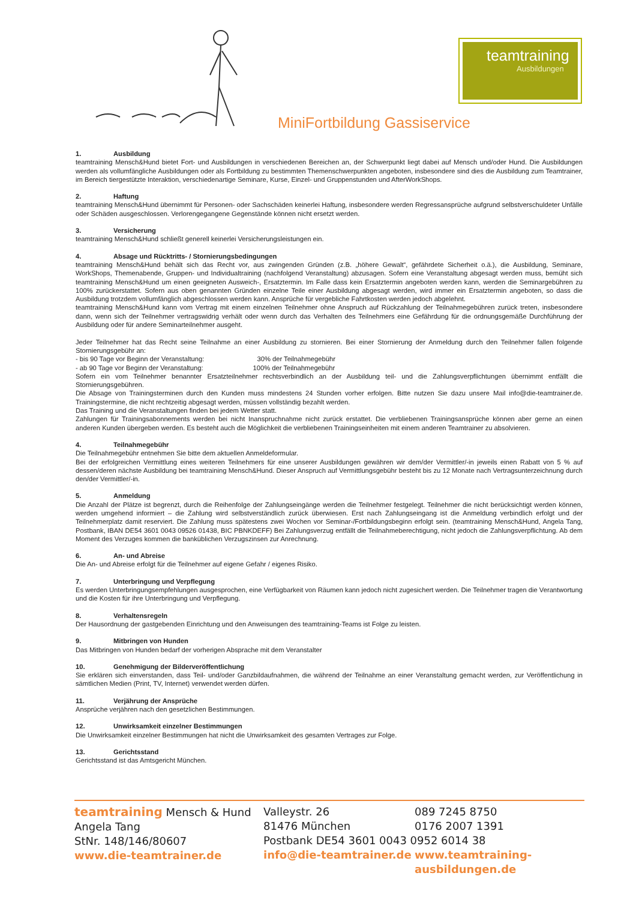teamtraining
Ausbildungen
MiniFortbildung Gassiservice
1. Ausbildung
teamtraining Mensch&Hund bietet Fort- und Ausbildungen in verschiedenen Bereichen an, der Schwerpunkt liegt dabei auf Mensch und/oder Hund. Die Ausbildungen werden als vollumfängliche Ausbildungen oder als Fortbildung zu bestimmten Themenschwerpunkten angeboten, insbesondere sind dies die Ausbildung zum Teamtrainer, im Bereich tiergestützte Interaktion, verschiedenartige Seminare, Kurse, Einzel- und Gruppenstunden und AfterWorkShops.
2. Haftung
teamtraining Mensch&Hund übernimmt für Personen- oder Sachschäden keinerlei Haftung, insbesondere werden Regressansprüche aufgrund selbstverschuldeter Unfälle oder Schäden ausgeschlossen. Verlorengegangene Gegenstände können nicht ersetzt werden.
3. Versicherung
teamtraining Mensch&Hund schließt generell keinerlei Versicherungsleistungen ein.
4. Absage und Rücktritts- / Stornierungsbedingungen
teamtraining Mensch&Hund behält sich das Recht vor, aus zwingenden Gründen (z.B. „höhere Gewalt“, gefährdete Sicherheit o.ä.), die Ausbildung, Seminare, WorkShops, Themenabende, Gruppen- und Individualtraining (nachfolgend Veranstaltung) abzusagen. Sofern eine Veranstaltung abgesagt werden muss, bemüht sich teamtraining Mensch&Hund um einen geeigneten Ausweich-, Ersatztermin. Im Falle dass kein Ersatztermin angeboten werden kann, werden die Seminargebühren zu 100% zurückerstattet. Sofern aus oben genannten Gründen einzelne Teile einer Ausbildung abgesagt werden, wird immer ein Ersatztermin angeboten, so dass die Ausbildung trotzdem vollumfänglich abgeschlossen werden kann. Ansprüche für vergebliche Fahrtkosten werden jedoch abgelehnt.
teamtraining Mensch&Hund kann vom Vertrag mit einem einzelnen Teilnehmer ohne Anspruch auf Rückzahlung der Teilnahmegebühren zurück treten, insbesondere dann, wenn sich der Teilnehmer vertragswidrig verhält oder wenn durch das Verhalten des Teilnehmers eine Gefährdung für die ordnungsgemäße Durchführung der Ausbildung oder für andere Seminarteilnehmer ausgeht.
Jeder Teilnehmer hat das Recht seine Teilnahme an einer Ausbildung zu stornieren. Bei einer Stornierung der Anmeldung durch den Teilnehmer fallen folgende Stornierungsgebühr an:
- bis 90 Tage vor Beginn der Veranstaltung: 30% der Teilnahmegebühr
- ab 90 Tage vor Beginn der Veranstaltung: 100% der Teilnahmegebühr
Sofern ein vom Teilnehmer benannter Ersatzteilnehmer rechtsverbindlich an der Ausbildung teil- und die Zahlungsverpflichtungen übernimmt entfällt die Stornierungsgebühren.
Die Absage von Trainingsterminen durch den Kunden muss mindestens 24 Stunden vorher erfolgen. Bitte nutzen Sie dazu unsere Mail info@die-teamtrainer.de. Trainingstermine, die nicht rechtzeitig abgesagt werden, müssen vollständig bezahlt werden.
Das Training und die Veranstaltungen finden bei jedem Wetter statt.
Zahlungen für Trainingsabonnements werden bei nicht Inanspruchnahme nicht zurück erstattet. Die verbliebenen Trainingsansprüche können aber gerne an einen anderen Kunden übergeben werden. Es besteht auch die Möglichkeit die verbliebenen Trainingseinheiten mit einem anderen Teamtrainer zu absolvieren.
4. Teilnahmegebühr
Die Teilnahmegebühr entnehmen Sie bitte dem aktuellen Anmeldeformular.
Bei der erfolgreichen Vermittlung eines weiteren Teilnehmers für eine unserer Ausbildungen gewähren wir dem/der Vermittler/-in jeweils einen Rabatt von 5 % auf dessen/deren nächste Ausbildung bei teamtraining Mensch&Hund. Dieser Anspruch auf Vermittlungsgebühr besteht bis zu 12 Monate nach Vertragsunterzeichnung durch den/der Vermittler/-in.
5. Anmeldung
Die Anzahl der Plätze ist begrenzt, durch die Reihenfolge der Zahlungseingänge werden die Teilnehmer festgelegt. Teilnehmer die nicht berücksichtigt werden können, werden umgehend informiert – die Zahlung wird selbstverständlich zurück überwiesen. Erst nach Zahlungseingang ist die Anmeldung verbindlich erfolgt und der Teilnehmerplatz damit reserviert. Die Zahlung muss spätestens zwei Wochen vor Seminar-/Fortbildungsbeginn erfolgt sein. (teamtraining Mensch&Hund, Angela Tang, Postbank, IBAN DE54 3601 0043 09526 01438, BIC PBNKDEFF) Bei Zahlungsverzug entfällt die Teilnahmeberechtigung, nicht jedoch die Zahlungsverpflichtung. Ab dem Moment des Verzuges kommen die banküblichen Verzugszinsen zur Anrechnung.
6. An- und Abreise
Die An- und Abreise erfolgt für die Teilnehmer auf eigene Gefahr / eigenes Risiko.
7. Unterbringung und Verpflegung
Es werden Unterbringungsempfehlungen ausgesprochen, eine Verfügbarkeit von Räumen kann jedoch nicht zugesichert werden. Die Teilnehmer tragen die Verantwortung und die Kosten für ihre Unterbringung und Verpflegung.
8. Verhaltensregeln
Der Hausordnung der gastgebenden Einrichtung und den Anweisungen des teamtraining-Teams ist Folge zu leisten.
9. Mitbringen von Hunden
Das Mitbringen von Hunden bedarf der vorherigen Absprache mit dem Veranstalter
10. Genehmigung der Bilderveröffentlichung
Sie erklären sich einverstanden, dass Teil- und/oder Ganzbildaufnahmen, die während der Teilnahme an einer Veranstaltung gemacht werden, zur Veröffentlichung in sämtlichen Medien (Print, TV, Internet) verwendet werden dürfen.
11. Verjährung der Ansprüche
Ansprüche verjähren nach den gesetzlichen Bestimmungen.
12. Unwirksamkeit einzelner Bestimmungen
Die Unwirksamkeit einzelner Bestimmungen hat nicht die Unwirksamkeit des gesamten Vertrages zur Folge.
13. Gerichtsstand
Gerichtsstand ist das Amtsgericht München.
teamtraining Mensch & Hund
Angela Tang
StNr. 148/146/80607
www.die-teamtrainer.de
Valleystr. 26
81476 München
Postbank DE54 3601 0043 0952 6014 38
info@die-teamtrainer.de
089 7245 8750
0176 2007 1391
www.teamtraining-ausbildungen.de